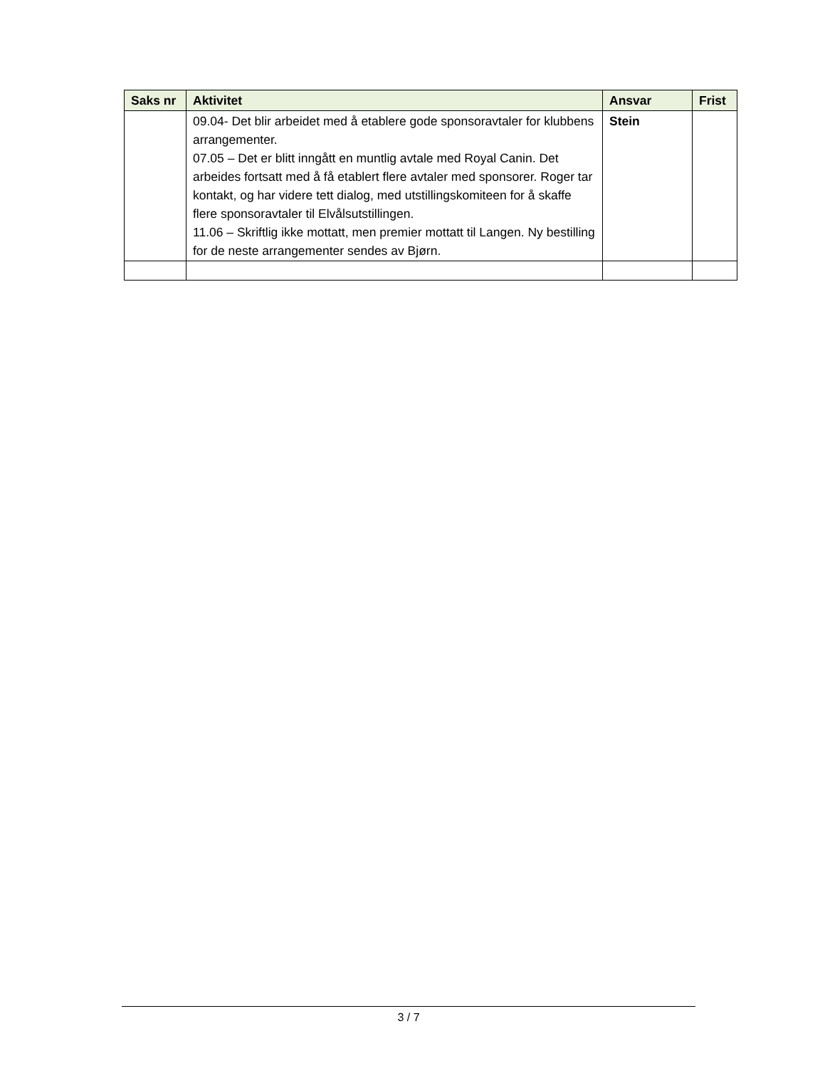| Saks nr | Aktivitet | Ansvar | Frist |
| --- | --- | --- | --- |
| | 09.04- Det blir arbeidet med å etablere gode sponsoravtaler for klubbens arrangementer. 07.05 – Det er blitt inngått en muntlig avtale med Royal Canin. Det arbeides fortsatt med å få etablert flere avtaler med sponsorer. Roger tar kontakt, og har videre tett dialog, med utstillingskomiteen for å skaffe flere sponsoravtaler til Elvålsutstillingen. 11.06 – Skriftlig ikke mottatt, men premier mottatt til Langen. Ny bestilling for de neste arrangementer sendes av Bjørn. | Stein | |
3 / 7